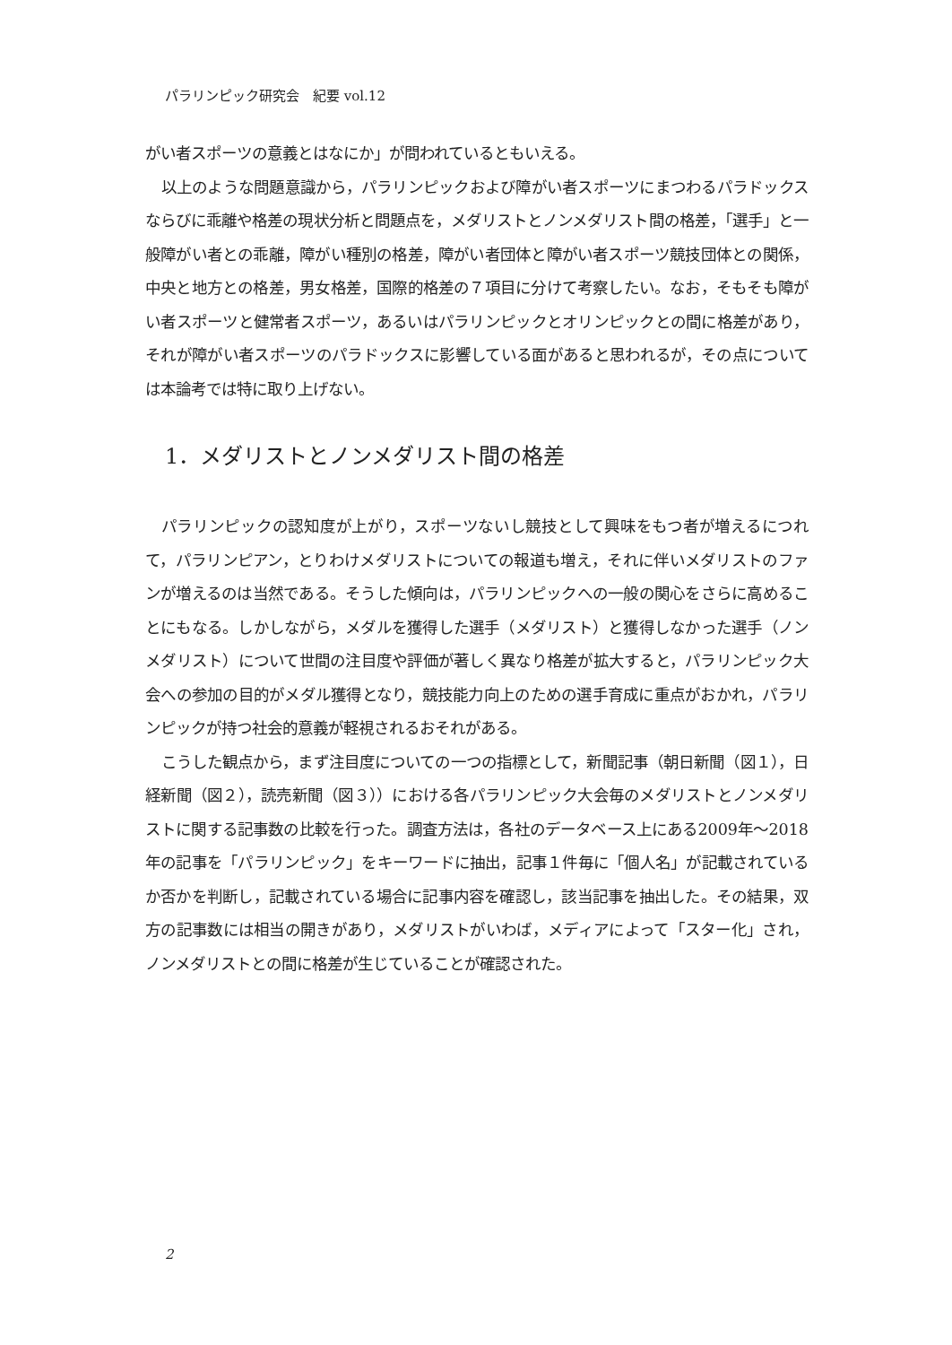パラリンピック研究会　紀要 vol.12
がい者スポーツの意義とはなにか」が問われているともいえる。
以上のような問題意識から，パラリンピックおよび障がい者スポーツにまつわるパラドックスならびに乖離や格差の現状分析と問題点を，メダリストとノンメダリスト間の格差，「選手」と一般障がい者との乖離，障がい種別の格差，障がい者団体と障がい者スポーツ競技団体との関係，中央と地方との格差，男女格差，国際的格差の７項目に分けて考察したい。なお，そもそも障がい者スポーツと健常者スポーツ，あるいはパラリンピックとオリンピックとの間に格差があり，それが障がい者スポーツのパラドックスに影響している面があると思われるが，その点については本論考では特に取り上げない。
1．メダリストとノンメダリスト間の格差
パラリンピックの認知度が上がり，スポーツないし競技として興味をもつ者が増えるにつれて，パラリンピアン，とりわけメダリストについての報道も増え，それに伴いメダリストのファンが増えるのは当然である。そうした傾向は，パラリンピックへの一般の関心をさらに高めることにもなる。しかしながら，メダルを獲得した選手（メダリスト）と獲得しなかった選手（ノンメダリスト）について世間の注目度や評価が著しく異なり格差が拡大すると，パラリンピック大会への参加の目的がメダル獲得となり，競技能力向上のための選手育成に重点がおかれ，パラリンピックが持つ社会的意義が軽視されるおそれがある。
こうした観点から，まず注目度についての一つの指標として，新聞記事（朝日新聞（図１），日経新聞（図２），読売新聞（図３））における各パラリンピック大会毎のメダリストとノンメダリストに関する記事数の比較を行った。調査方法は，各社のデータベース上にある2009年～2018年の記事を「パラリンピック」をキーワードに抽出，記事１件毎に「個人名」が記載されているか否かを判断し，記載されている場合に記事内容を確認し，該当記事を抽出した。その結果，双方の記事数には相当の開きがあり，メダリストがいわば，メディアによって「スター化」され，ノンメダリストとの間に格差が生じていることが確認された。
2